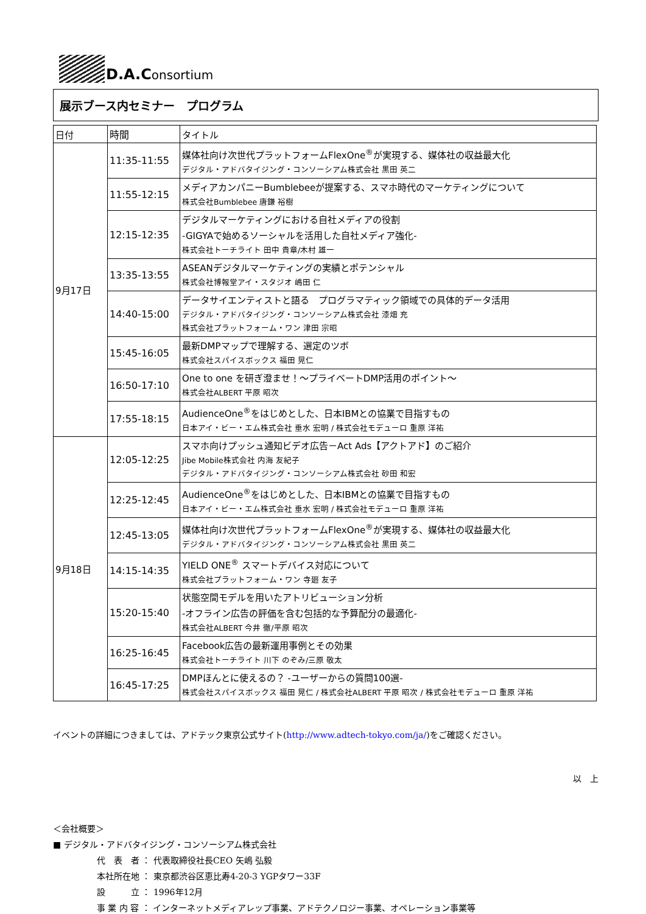D.A.Consortium
展示ブース内セミナー　プログラム
| 日付 | 時間 | タイトル |
| --- | --- | --- |
| 9月17日 | 11:35-11:55 | 媒体社向け次世代プラットフォームFlexOne<sup>®</sup>が実現する、媒体社の収益最大化 デジタル・アドバタイジング・コンソーシアム株式会社 黒田 英二 |
| | 11:55-12:15 | メディアカンパニーBumblebeeが提案する、スマホ時代のマーケティングについて 株式会社Bumblebee 唐鎌 裕樹 |
| | 12:15-12:35 | デジタルマーケティングにおける自社メディアの役割 -GIGYAで始めるソーシャルを活用した自社メディア強化- 株式会社トーチライト 田中 貴章/木村 雄一 |
| | 13:35-13:55 | ASEANデジタルマーケティングの実績とポテンシャル 株式会社博報堂アイ・スタジオ 嶋田 仁 |
| | 14:40-15:00 | データサイエンティストと語る プログラマティック領域での具体的データ活用 デジタル・アドバタイジング・コンソーシアム株式会社 漆畑 充 株式会社プラットフォーム・ワン 津田 宗昭 |
| | 15:45-16:05 | 最新DMPマップで理解する、選定のツボ 株式会社スパイスボックス 福田 晃仁 |
| | 16:50-17:10 | One to one を研ぎ澄ませ！～プライベートDMP活用のポイント～ 株式会社ALBERT 平原 昭次 |
| | 17:55-18:15 | AudienceOne<sup>®</sup>をはじめとした、日本IBMとの協業で目指すもの 日本アイ・ビー・エム株式会社 垂水 宏明 / 株式会社モデューロ 重原 洋祐 |
| 9月18日 | 12:05-12:25 | スマホ向けプッシュ通知ビデオ広告－Act Ads【アクトアド】のご紹介 Jibe Mobile株式会社 内海 友紀子 デジタル・アドバタイジング・コンソーシアム株式会社 砂田 和宏 |
| | 12:25-12:45 | AudienceOne<sup>®</sup>をはじめとした、日本IBMとの協業で目指すもの 日本アイ・ビー・エム株式会社 垂水 宏明 / 株式会社モデューロ 重原 洋祐 |
| | 12:45-13:05 | 媒体社向け次世代プラットフォームFlexOne<sup>®</sup>が実現する、媒体社の収益最大化 デジタル・アドバタイジング・コンソーシアム株式会社 黒田 英二 |
| | 14:15-14:35 | YIELD ONE<sup>®</sup> スマートデバイス対応について 株式会社プラットフォーム・ワン 寺廻 友子 |
| | 15:20-15:40 | 状態空間モデルを用いたアトリビューション分析 -オフライン広告の評価を含む包括的な予算配分の最適化- 株式会社ALBERT 今井 徹/平原 昭次 |
| | 16:25-16:45 | Facebook広告の最新運用事例とその効果 株式会社トーチライト 川下 のぞみ/三原 敬太 |
| | 16:45-17:25 | DMPほんとに使えるの？ -ユーザーからの質問100選- 株式会社スパイスボックス 福田 晃仁 / 株式会社ALBERT 平原 昭次 / 株式会社モデューロ 重原 洋祐 |
イベントの詳細につきましては、アドテック東京公式サイト(http://www.adtech-tokyo.com/ja/)をご確認ください。
以　上
＜会社概要＞
■ デジタル・アドバタイジング・コンソーシアム株式会社
代　表　者 ： 代表取締役社長CEO 矢嶋 弘毅
本社所在地 ： 東京都渋谷区恵比寿4-20-3 YGPタワー33F
設　　　立 ： 1996年12月
事 業 内 容 ： インターネットメディアレップ事業、アドテクノロジー事業、オペレーション事業等